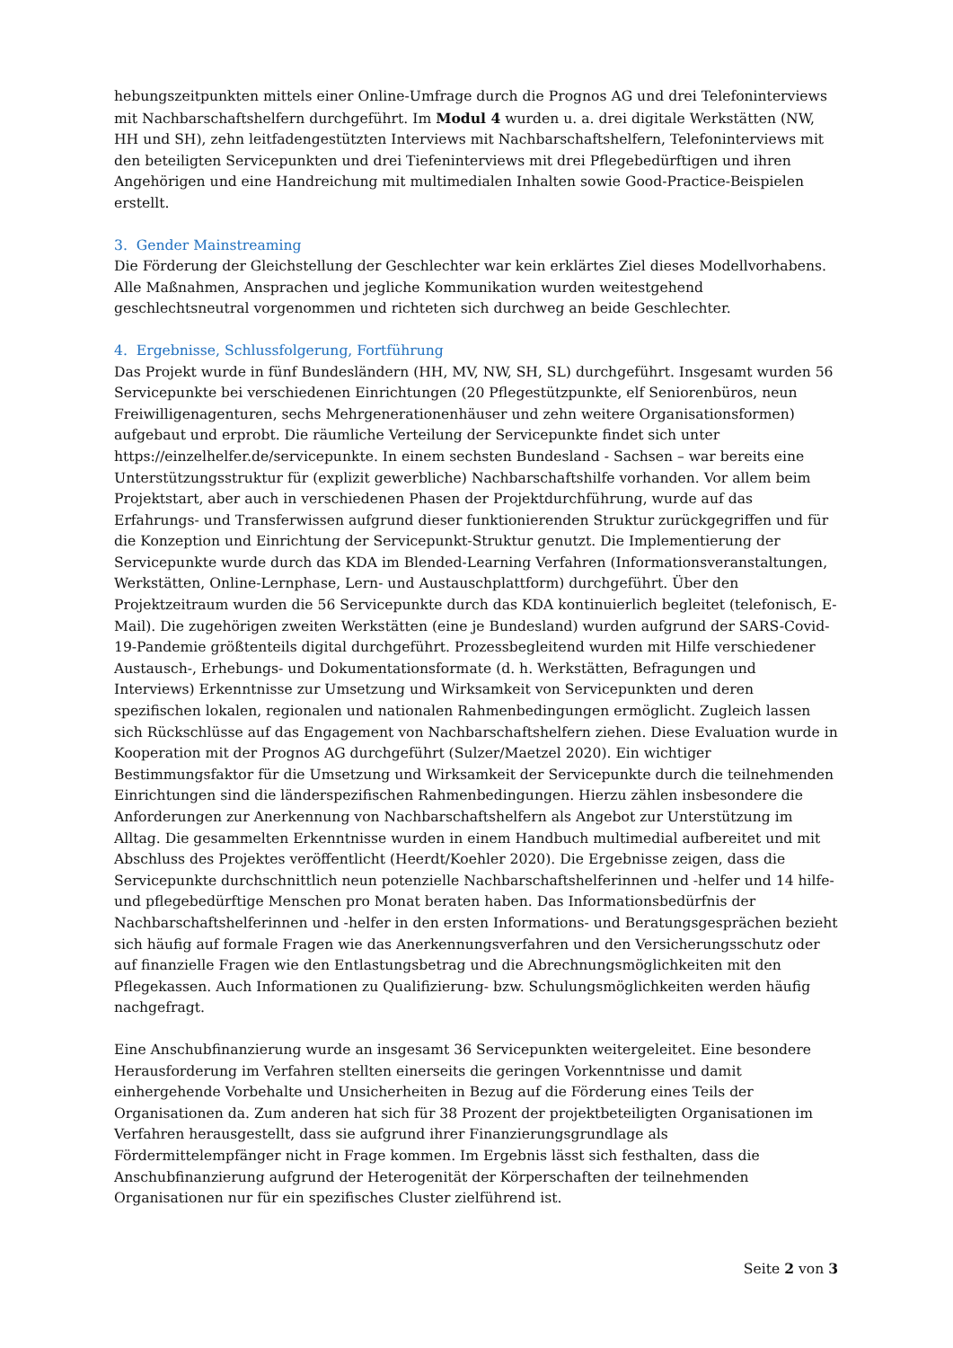hebungszeitpunkten mittels einer Online-Umfrage durch die Prognos AG und drei Telefoninterviews mit Nachbarschaftshelfern durchgeführt. Im Modul 4 wurden u. a. drei digitale Werkstätten (NW, HH und SH), zehn leitfadengestützten Interviews mit Nachbarschaftshelfern, Telefoninterviews mit den beteiligten Servicepunkten und drei Tiefeninterviews mit drei Pflegebedürftigen und ihren Angehörigen und eine Handreichung mit multimedialen Inhalten sowie Good-Practice-Beispielen erstellt.
3. Gender Mainstreaming
Die Förderung der Gleichstellung der Geschlechter war kein erklärtes Ziel dieses Modellvorhabens. Alle Maßnahmen, Ansprachen und jegliche Kommunikation wurden weitestgehend geschlechtsneutral vorgenommen und richteten sich durchweg an beide Geschlechter.
4. Ergebnisse, Schlussfolgerung, Fortführung
Das Projekt wurde in fünf Bundesländern (HH, MV, NW, SH, SL) durchgeführt. Insgesamt wurden 56 Servicepunkte bei verschiedenen Einrichtungen (20 Pflegestützpunkte, elf Seniorenbüros, neun Freiwilligenagenturen, sechs Mehrgenerationenhäuser und zehn weitere Organisationsformen) aufgebaut und erprobt. Die räumliche Verteilung der Servicepunkte findet sich unter https://einzelhelfer.de/servicepunkte. In einem sechsten Bundesland - Sachsen – war bereits eine Unterstützungsstruktur für (explizit gewerbliche) Nachbarschaftshilfe vorhanden. Vor allem beim Projektstart, aber auch in verschiedenen Phasen der Projektdurchführung, wurde auf das Erfahrungs- und Transferwissen aufgrund dieser funktionierenden Struktur zurückgegriffen und für die Konzeption und Einrichtung der Servicepunkt-Struktur genutzt. Die Implementierung der Servicepunkte wurde durch das KDA im Blended-Learning Verfahren (Informationsveranstaltungen, Werkstätten, Online-Lernphase, Lern- und Austauschplattform) durchgeführt. Über den Projektzeitraum wurden die 56 Servicepunkte durch das KDA kontinuierlich begleitet (telefonisch, E-Mail). Die zugehörigen zweiten Werkstätten (eine je Bundesland) wurden aufgrund der SARS-Covid-19-Pandemie größtenteils digital durchgeführt. Prozessbegleitend wurden mit Hilfe verschiedener Austausch-, Erhebungs- und Dokumentationsformate (d. h. Werkstätten, Befragungen und Interviews) Erkenntnisse zur Umsetzung und Wirksamkeit von Servicepunkten und deren spezifischen lokalen, regionalen und nationalen Rahmenbedingungen ermöglicht. Zugleich lassen sich Rückschlüsse auf das Engagement von Nachbarschaftshelfern ziehen. Diese Evaluation wurde in Kooperation mit der Prognos AG durchgeführt (Sulzer/Maetzel 2020). Ein wichtiger Bestimmungsfaktor für die Umsetzung und Wirksamkeit der Servicepunkte durch die teilnehmenden Einrichtungen sind die länderspezifischen Rahmenbedingungen. Hierzu zählen insbesondere die Anforderungen zur Anerkennung von Nachbarschaftshelfern als Angebot zur Unterstützung im Alltag. Die gesammelten Erkenntnisse wurden in einem Handbuch multimedial aufbereitet und mit Abschluss des Projektes veröffentlicht (Heerdt/Koehler 2020). Die Ergebnisse zeigen, dass die Servicepunkte durchschnittlich neun potenzielle Nachbarschaftshelferinnen und -helfer und 14 hilfe- und pflegebedürftige Menschen pro Monat beraten haben. Das Informationsbedürfnis der Nachbarschaftshelferinnen und -helfer in den ersten Informations- und Beratungsgesprächen bezieht sich häufig auf formale Fragen wie das Anerkennungsverfahren und den Versicherungsschutz oder auf finanzielle Fragen wie den Entlastungsbetrag und die Abrechnungsmöglichkeiten mit den Pflegekassen. Auch Informationen zu Qualifizierung- bzw. Schulungsmöglichkeiten werden häufig nachgefragt.
Eine Anschubfinanzierung wurde an insgesamt 36 Servicepunkten weitergeleitet. Eine besondere Herausforderung im Verfahren stellten einerseits die geringen Vorkenntnisse und damit einhergehende Vorbehalte und Unsicherheiten in Bezug auf die Förderung eines Teils der Organisationen da. Zum anderen hat sich für 38 Prozent der projektbeteiligten Organisationen im Verfahren herausgestellt, dass sie aufgrund ihrer Finanzierungsgrundlage als Fördermittelempfänger nicht in Frage kommen. Im Ergebnis lässt sich festhalten, dass die Anschubfinanzierung aufgrund der Heterogenität der Körperschaften der teilnehmenden Organisationen nur für ein spezifisches Cluster zielführend ist.
Seite 2 von 3